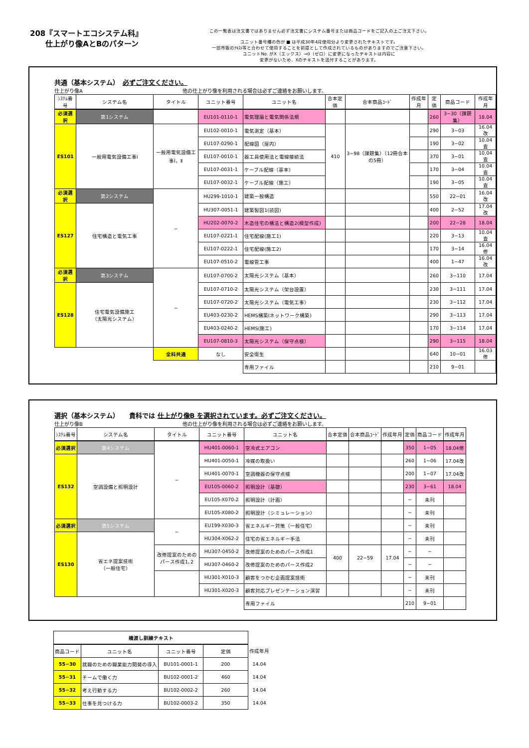208『スマートエコシステム科』
仕上がり像AとBのパターン
この一覧表は注文書ではありません必ず注文書にシステム番号または商品コードをご記入の上ご注文下さい。
ユニット番号欄の色が ■ は平成30年4月使用分より変更されたテキストです。
一部市販のﾃｷｽﾄ等と合わせて使用することを前提として作成されているものがありますのでご注意下さい。
ユニットNo. がX（エックス）→0（ゼロ）に変更になったテキストは内容に
変更がないため、Xのテキストを送付することがあります。
共通（基本システム）　必ずご注文ください。
仕上がり像A　　　　　　　　　　　　　　　　　　　　他の仕上がり像を利用される場合は必ずご連絡をお願いします。
| ｼｽﾃﾑ番号 | システム名 | タイトル | ユニット番号 | ユニット名 | 合本定価 | 合本商品ｺｰﾄﾞ | 作成年月 | 定価 | 商品コード | 作成年月 |
| --- | --- | --- | --- | --- | --- | --- | --- | --- | --- | --- |
| 必須選択 | 第1システム | | EU101-0110-1 | 電気理論と電気関係法規 | | | | 260 | 3−30（課題集） | 18.04 |
| ES101 | 一般用電気設備工事Ⅰ | 一般用電気設備工事Ⅰ，Ⅱ | EU102-0010-1 | 電気測定（基本） | 410 | 3−98（課題集）（12冊合本の5冊） | | 290 | 3−03 | 16.04改 |
| | | | EU107-0290-1 | 配線図（屋内） | | | | 190 | 3−02 | 10.04査 |
| | | | EU107-0010-1 | 器工具使用法と電線接続法 | | | | 370 | 3−01 | 10.04査 |
| | | | EU107-0031-1 | ケーブル配線（基本） | | | | 170 | 3−04 | 10.04査 |
| | | | EU107-0032-1 | ケーブル配線（施工） | | | | 190 | 3−05 | 10.04査 |
| 必須選択 | 第2システム | − | HU299-1010-1 | 建築一般構造 | | | | 550 | 22−01 | 16.04改 |
| ES127 | 住宅構造と電気工事 | | HU307-0051-1 | 建築製図1(読図) | | | | 400 | 2−52 | 17.04改 |
| | | | HU202-0070-2 | 木造住宅の構法と構造2(模型作成) | | | | 200 | 22−28 | 18.04 |
| | | | EU107-0221-1 | 住宅配線(施工1) | | | | 220 | 3−13 | 10.04査 |
| | | | EU107-0222-1 | 住宅配線(施工2) | | | | 170 | 3−14 | 16.04修 |
| | | | EU107-0510-2 | 電線管工事 | | | | 400 | 1−47 | 16.04改 |
| 必須選択 | 第3システム | − | EU107-0700-2 | 太陽光システム（基本） | | | | 260 | 3−110 | 17.04 |
| ES128 | 住宅電気設備施工 （太陽光システム） | | EU107-0710-2 | 太陽光システム（架台設置） | | | | 230 | 3−111 | 17.04 |
| | | | EU107-0720-2 | 太陽光システム（電気工事） | | | | 230 | 3−112 | 17.04 |
| | | | EU403-0230-2 | HEMS構築(ネットワーク構築) | | | | 290 | 3−113 | 17.04 |
| | | | EU403-0240-2 | HEMS(施工) | | | | 170 | 3−114 | 17.04 |
| | | | EU107-0810-3 | 太陽光システム（保守点検） | | | | 290 | 3−115 | 18.04 |
| | | 全科共通 | なし | 安全衛生 | | | | 640 | 10−01 | 16.03修 |
| | | | | 専用ファイル | | | | 210 | 9−01 | |
選択（基本システム）　　貴科では 仕上がり像B を選択されています。必ずご注文ください。
仕上がり像B　　　　　　　　　　　　　　　　　　　　他の仕上がり像を利用される場合は必ずご連絡をお願いします。
| ｼｽﾃﾑ番号 | システム名 | タイトル | ユニット番号 | ユニット名 | 合本定価 | 合本商品ｺｰﾄﾞ | 作成年月 | 定価 | 商品コード | 作成年月 |
| --- | --- | --- | --- | --- | --- | --- | --- | --- | --- | --- |
| 必須選択 | 第4システム | − | HU401-0060-1 | 空冷式エアコン | | | | 350 | 1−05 | 18.04修 |
| ES132 | 空調設備と照明設計 | | HU401-0050-1 | 冷媒の取扱い | | | | 260 | 1−06 | 17.04改 |
| | | | HU401-0070-1 | 空調機器の保守点検 | | | | 200 | 1−07 | 17.04改 |
| | | | EU105-0060-2 | 照明設計（基礎） | | | | 230 | 3−61 | 18.04 |
| | | | EU105-X070-2 | 照明設計（計画） | | | | − | 未刊 | |
| | | | EU105-X080-2 | 照明設計（シミュレーション） | | | | − | 未刊 | |
| 必須選択 | 第5システム | − | EU199-X030-3 | 省エネルギー対策（一般住宅） | | | | − | 未刊 | |
| ES130 | 省エネ提案技術 （一般住宅） | | HU304-X062-2 | 住宅の省エネルギー手法 | | | | − | 未刊 | |
| | | 改修提案のためのパース作成1､2 | HU307-0450-2 | 改修提案のためのパース作成1 | 400 | 22−59 | 17.04 | − | − | |
| | | | HU307-0460-2 | 改修提案のためのパース作成2 | | | | − | − | |
| | | | HU301-X010-3 | 顧客をつかむ企画提案技術 | | | | − | 未刊 | |
| | | | HU301-X020-3 | 顧客対応プレゼンテーション演習 | | | | − | 未刊 | |
| | | | | 専用ファイル | | | | 210 | 9−01 | |
| 橋渡し訓練テキスト | | | | |
| 商品コード | ユニット名 | ユニット番号 | 定価 | 作成年月 |
| 55−30 | 就職のための職業能力開発の導入 | BU101-0001-1 | 200 | 14.04 |
| 55−31 | チームで働く力 | BU102-0001-2 | 460 | 14.04 |
| 55−32 | 考え行動する力 | BU102-0002-2 | 260 | 14.04 |
| 55−33 | 仕事を見つける力 | BU102-0003-2 | 350 | 14.04 |